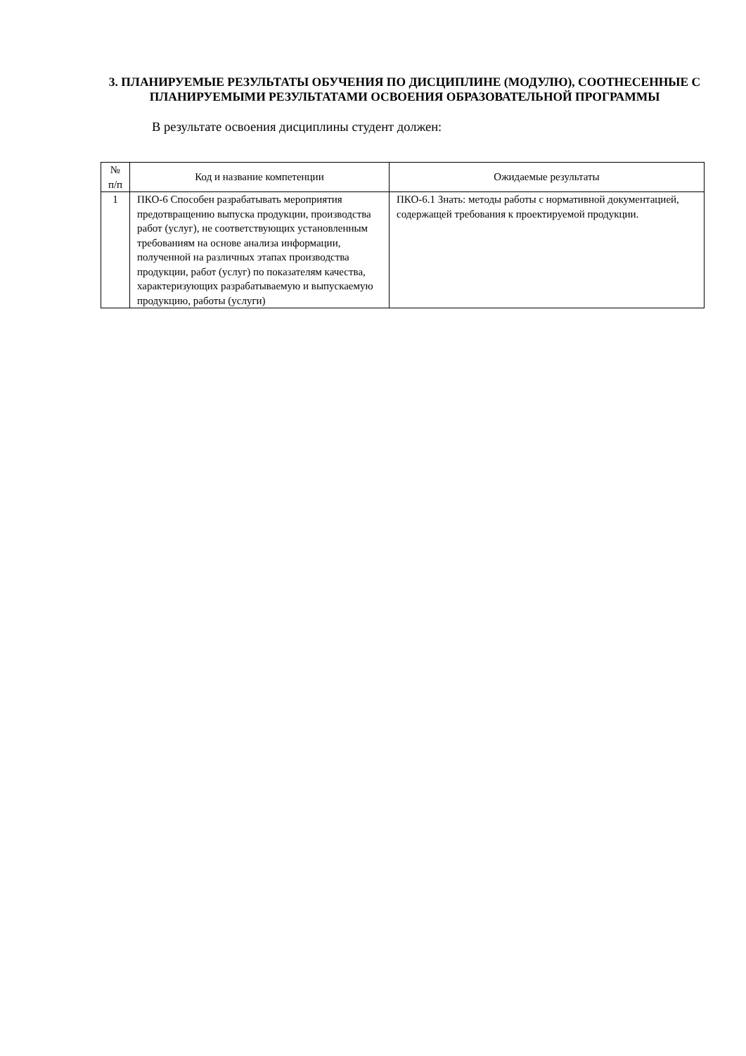3. ПЛАНИРУЕМЫЕ РЕЗУЛЬТАТЫ ОБУЧЕНИЯ ПО ДИСЦИПЛИНЕ (МОДУЛЮ), СООТНЕСЕННЫЕ С ПЛАНИРУЕМЫМИ РЕЗУЛЬТАТАМИ ОСВОЕНИЯ ОБРАЗОВАТЕЛЬНОЙ ПРОГРАММЫ
В результате освоения дисциплины студент должен:
| № п/п | Код и название компетенции | Ожидаемые результаты |
| --- | --- | --- |
| 1 | ПКО-6 Способен разрабатывать мероприятия предотвращению выпуска продукции, производства работ (услуг), не соответствующих установленным требованиям на основе анализа информации, полученной на различных этапах производства продукции, работ (услуг) по показателям качества, характеризующих разрабатываемую и выпускаемую продукцию, работы (услуги) | ПКО-6.1 Знать: методы работы с нормативной документацией, содержащей требования к проектируемой продукции. |